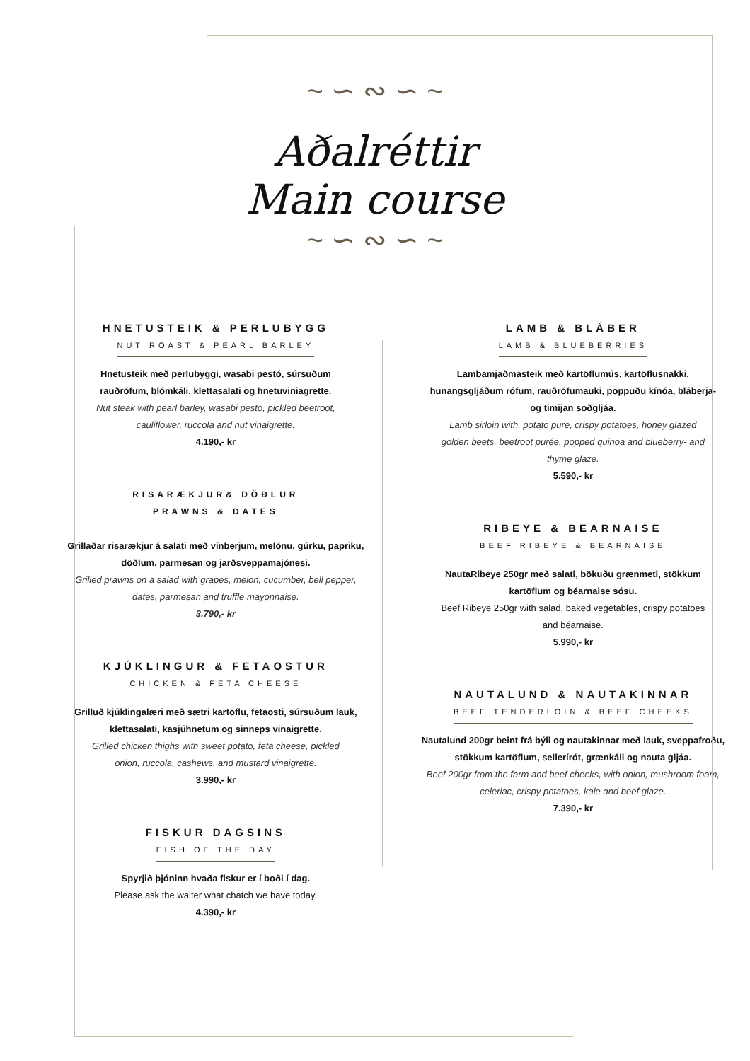~ ∽ ∾ ∽ ~
Aðalréttir
Main course
~ ∽ ∾ ∽ ~
HNETUSTEIK & PERLUBYGG
NUT ROAST & PEARL BARLEY
Hnetusteik með perlubyggi, wasabi pestó, súrsuðum
rauðrófum, blómkáli, klettasalati og hnetuviniagrette.
Nut steak with pearl barley, wasabi pesto, pickled beetroot,
cauliflower, ruccola and nut vinaigrette.
4.190,- kr
RISARÆKJUR& DÖÐLUR
PRAWNS & DATES
Grillaðar risarækjur á salati með vínberjum, melónu, gúrku, papriku,
döðlum, parmesan og jarðsveppamajónesi.
Grilled prawns on a salad with grapes, melon, cucumber, bell pepper,
dates, parmesan and truffle mayonnaise.
3.790,- kr
KJÚKLINGUR & FETAOSTUR
CHICKEN & FETA CHEESE
Grilluð kjúklingalæri með sætri kartöflu, fetaosti, súrsuðum lauk,
klettasalati, kasjúhnetum og sinneps vinaigrette.
Grilled chicken thighs with sweet potato, feta cheese, pickled
onion, ruccola, cashews, and mustard vinaigrette.
3.990,- kr
FISKUR DAGSINS
FISH OF THE DAY
Spyrjið þjóninn hvaða fiskur er í boði í dag.
Please ask the waiter what chatch we have today.
4.390,- kr
LAMB & BLÁBER
LAMB & BLUEBERRIES
Lambamjaðmasteik með kartöflumús, kartöflusnakki,
hunangsgljáðum rófum, rauðrófumauki, poppuðu kínóa, bláberja-
og timijan soðgljáa.
Lamb sirloin with, potato pure, crispy potatoes, honey glazed
golden beets, beetroot purée, popped quinoa and blueberry- and
thyme glaze.
5.590,- kr
RIBEYE & BEARNAISE
BEEF RIBEYE & BEARNAISE
NautaRibeye 250gr með salati, bökuðu grænmeti, stökkum
kartöflum og béarnaise sósu.
Beef Ribeye 250gr with salad, baked vegetables, crispy potatoes
and béarnaise.
5.990,- kr
NAUTALUND & NAUTAKINNAR
BEEF TENDERLOIN & BEEF CHEEKS
Nautalund 200gr beint frá býli og nautakinnar með lauk, sveppafroðu,
stökkum kartöflum, sellerírót, grænkáli og nauta gljáa.
Beef 200gr from the farm and beef cheeks, with onion, mushroom foam,
celeriac, crispy potatoes, kale and beef glaze.
7.390,- kr